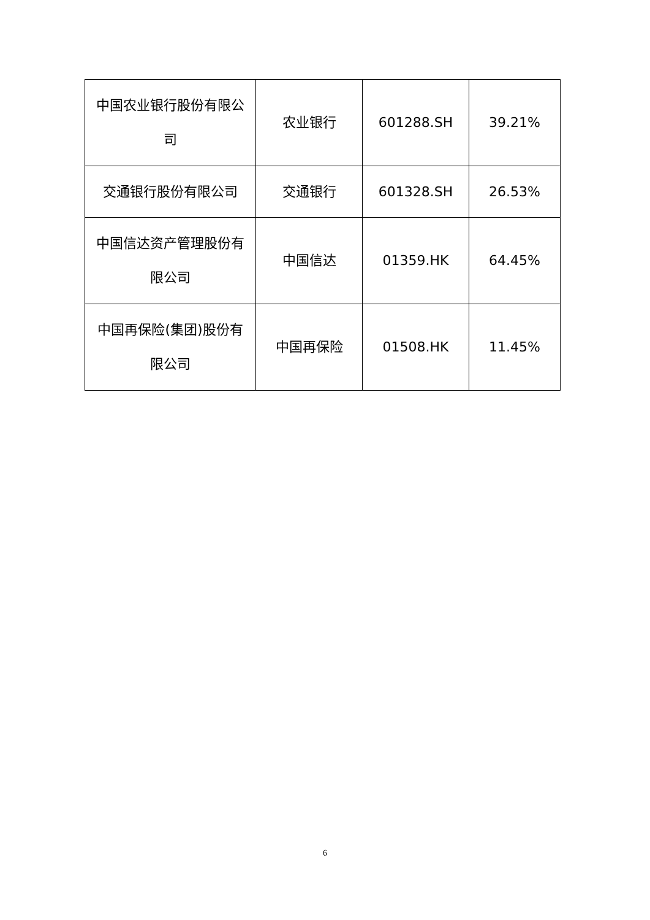| 中国农业银行股份有限公司 | 农业银行 | 601288.SH | 39.21% |
| 交通银行股份有限公司 | 交通银行 | 601328.SH | 26.53% |
| 中国信达资产管理股份有限公司 | 中国信达 | 01359.HK | 64.45% |
| 中国再保险(集团)股份有限公司 | 中国再保险 | 01508.HK | 11.45% |
6